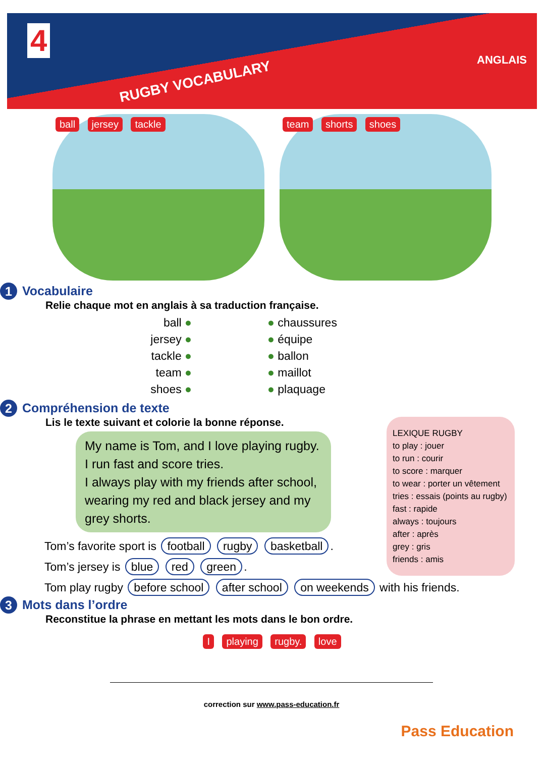4
RUGBY VOCABULARY
ANGLAIS
ball jersey tackle team shorts shoes
1 Vocabulaire
Relie chaque mot en anglais à sa traduction française.
ball ●
jersey ●
tackle ●
team ●
shoes ●
● chaussures
● équipe
● ballon
● maillot
● plaquage
LEXIQUE RUGBY
to play : jouer
to run : courir
to score : marquer
to wear : porter un vêtement
tries : essais (points au rugby)
fast : rapide
always : toujours
after : après
grey : gris
friends : amis
2 Compréhension de texte
Lis le texte suivant et colorie la bonne réponse.
My name is Tom, and I love playing rugby. I run fast and score tries.
I always play with my friends after school, wearing my red and black jersey and my grey shorts.
Tom’s favorite sport is football rugby basketball.
Tom’s jersey is blue red green.
Tom play rugby before school after school on weekends with his friends.
3 Mots dans l’ordre
Reconstitue la phrase en mettant les mots dans le bon ordre.
I playing rugby. love
correction sur www.pass-education.fr
Pass Education